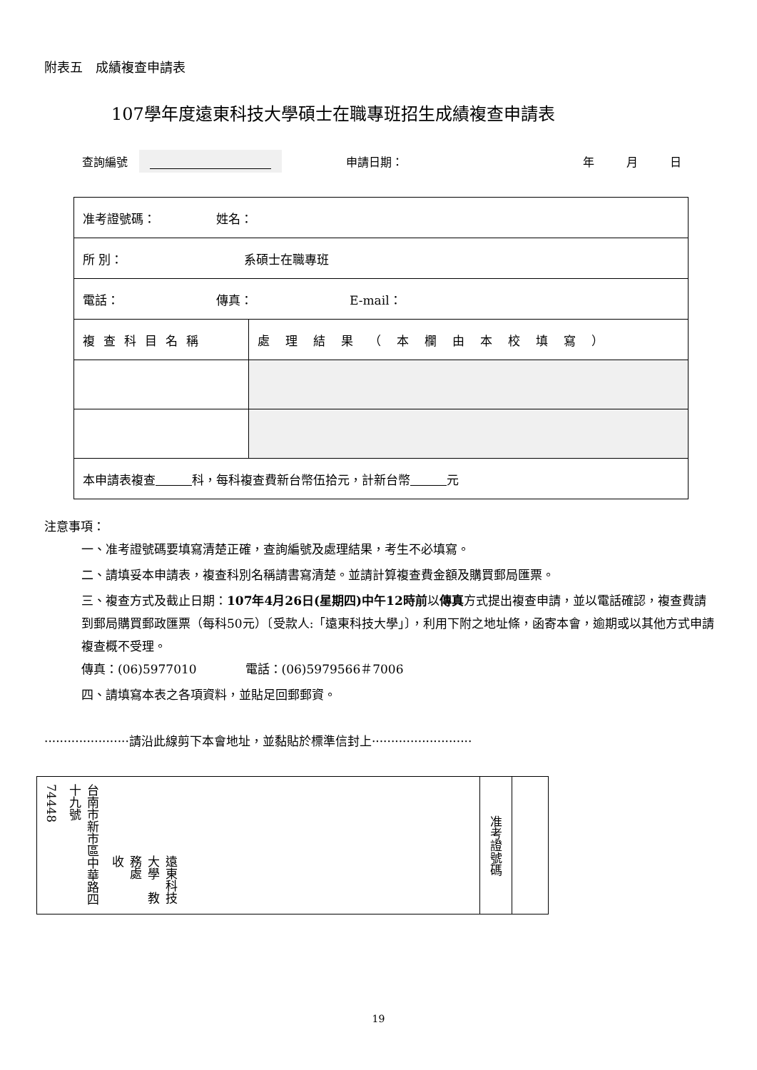附表五　成績複查申請表
107學年度遠東科技大學碩士在職專班招生成績複查申請表
查詢編號 申請日期： 年 月 日
| 准考證號碼： 姓名： | |
| 所 別： 系碩士在職專班 | |
| 電話： 傳真： E-mail： | |
| 複查科目名稱 | 處理結果（本欄由本校填寫） |
| 本申請表複查 科，每科複查費新台幣伍拾元，計新台幣 元 | |
注意事項：
一、准考證號碼要填寫清楚正確，查詢編號及處理結果，考生不必填寫。
二、請填妥本申請表，複查科別名稱請書寫清楚。並請計算複查費金額及購買郵局匯票。
三、複查方式及截止日期：107年4月26日(星期四)中午12時前以傳真方式提出複查申請，並以電話確認，複查費請到郵局購買郵政匯票（每科50元）〔受款人:「遠東科技大學」〕，利用下附之地址條，函寄本會，逾期或以其他方式申請複查概不受理。
傳真：(06)5977010　　　　電話：(06)5979566＃7006
四、請填寫本表之各項資料，並貼足回郵郵資。
······················請沿此線剪下本會地址，並黏貼於標準信封上··························
74448
台南市新市區中華路四十九號
遠東科技大學　教務處　　　收
准考證號碼
19